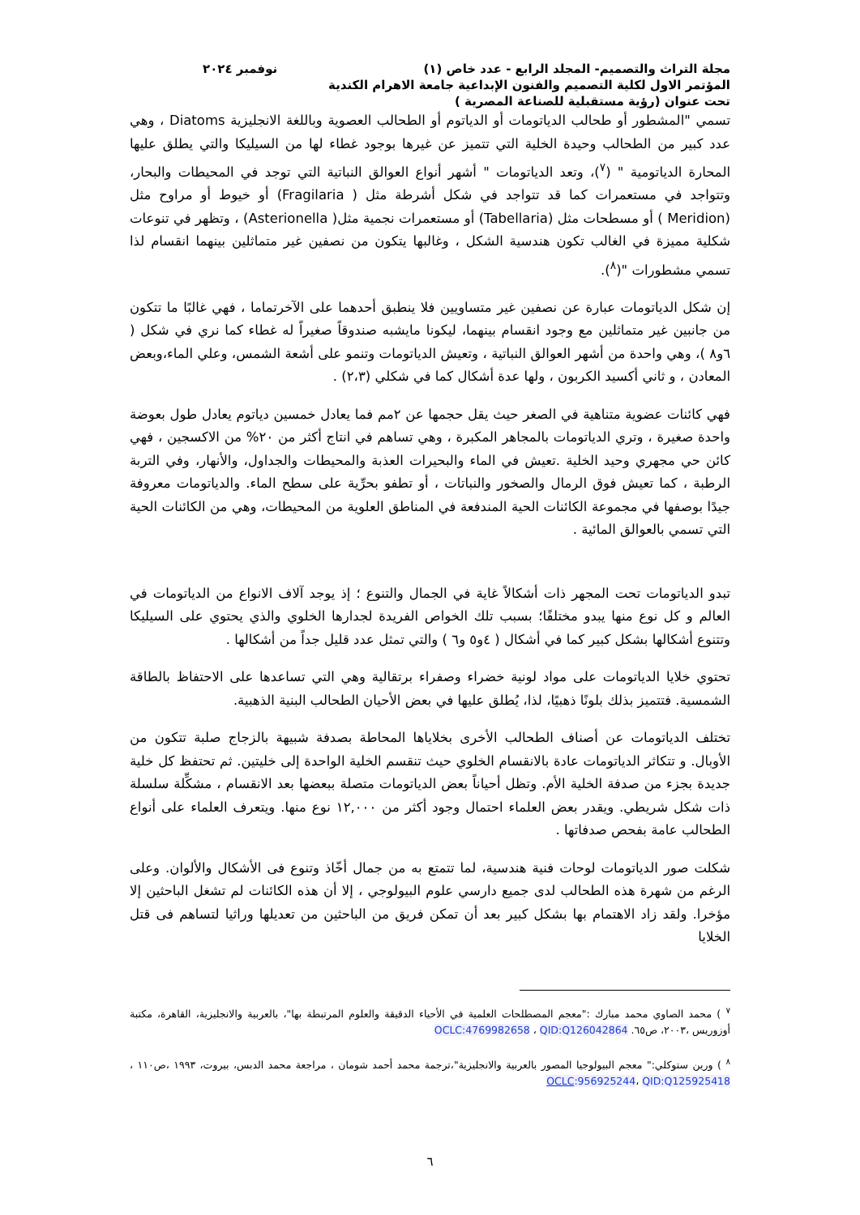مجلة التراث والتصميم- المجلد الرابع - عدد خاص (١) نوفمبر ٢٠٢٤
المؤتمر الاول لكلية التصميم والفنون الإبداعية جامعة الاهرام الكندية
تحت عنوان (رؤية مستقبلية للصناعة المصرية )
تسمي "المشطور أو طحالب الدياتومات أو الدياتوم أو الطحالب العصوية وباللغة الانجليزية Diatoms ، وهي عدد كبير من الطحالب وحيدة الخلية التي تتميز عن غيرها بوجود غطاء لها من السيليكا والتي يطلق عليها المحارة الدياتومية " (<sup>٧</sup>)، وتعد الدياتومات " أشهر أنواع العوالق النباتية التي توجد في المحيطات والبحار، وتتواجد في مستعمرات كما قد تتواجد في شكل أشرطة مثل ( Fragilaria) أو خيوط أو مراوح مثل (Meridion ) أو مسطحات مثل (Tabellaria) أو مستعمرات نجمية مثل( Asterionella) ، وتظهر في تنوعات شكلية مميزة في الغالب تكون هندسية الشكل ، وغالبها يتكون من نصفين غير متماثلين بينهما انقسام لذا تسمي مشطورات "(<sup>٨</sup>).
إن شكل الدياتومات عبارة عن نصفين غير متساويين فلا ينطبق أحدهما على الآخرتماما ، فهي غالبًا ما تتكون من جانبين غير متماثلين مع وجود انقسام بينهما، ليكونا مايشبه صندوقاً صغيراً له غطاء كما نري في شكل ( ٦و٨ )، وهي واحدة من أشهر العوالق النباتية ، وتعيش الدياتومات وتنمو على أشعة الشمس، وعلي الماء،وبعض المعادن ، و ثاني أكسيد الكربون ، ولها عدة أشكال كما في شكلي (٢،٣) .
فهي كائنات عضوية متناهية في الصغر حيث يقل حجمها عن ٢مم فما يعادل خمسين دياتوم يعادل طول بعوضة واحدة صغيرة ، وتري الدياتومات بالمجاهر المكبرة ، وهي تساهم في انتاج أكثر من ٢٠% من الاكسجين ، فهي كائن حي مجهري وحيد الخلية .تعيش في الماء والبحيرات العذبة والمحيطات والجداول، والأنهار، وفي التربة الرطبة ، كما تعيش فوق الرمال والصخور والنباتات ، أو تطفو بحرِّية على سطح الماء. والدياتومات معروفة جيدًا بوصفها في مجموعة الكائنات الحية المندفعة في المناطق العلوية من المحيطات، وهي من الكائنات الحية التي تسمي بالعوالق المائية .
تبدو الدياتومات تحت المجهر ذات أشكالاً غاية في الجمال والتنوع ؛ إذ يوجد آلاف الانواع من الدياتومات في العالم و كل نوع منها يبدو مختلفًا؛ بسبب تلك الخواص الفريدة لجدارها الخلوي والذي يحتوي على السيليكا وتتنوع أشكالها بشكل كبير كما في أشكال ( ٤و٥ و٦ ) والتي تمثل عدد قليل جداً من أشكالها .
تحتوي خلايا الدياتومات على مواد لونية خضراء وصفراء برتقالية وهي التي تساعدها على الاحتفاظ بالطاقة الشمسية. فتتميز بذلك بلونًا ذهبيًا، لذا، يُطلق عليها في بعض الأحيان الطحالب البنية الذهبية.
تختلف الدياتومات عن أصناف الطحالب الأخرى بخلاياها المحاطة بصدفة شبيهة بالزجاج صلبة تتكون من الأوبال. و تتكاثر الدياتومات عادة بالانقسام الخلوي حيث تنقسم الخلية الواحدة إلى خليتين. ثم تحتفظ كل خلية جديدة بجزء من صدفة الخلية الأم. وتظل أحياناً بعض الدياتومات متصلة ببعضها بعد الانقسام ، مشكِّلة سلسلة ذات شكل شريطي. ويقدر بعض العلماء احتمال وجود أكثر من ١٢,٠٠٠ نوع منها. ويتعرف العلماء على أنواع الطحالب عامة بفحص صدفاتها .
شكلت صور الدياتومات لوحات فنية هندسية، لما تتمتع به من جمال أخّاذ وتنوع فى الأشكال والألوان. وعلى الرغم من شهرة هذه الطحالب لدى جميع دارسي علوم البيولوجي ، إلا أن هذه الكائنات لم تشغل الباحثين إلا مؤخرا. ولقد زاد الاهتمام بها بشكل كبير بعد أن تمكن فريق من الباحثين من تعديلها وراثيا لتساهم فى قتل الخلايا
<sup>٧</sup> ) محمد الصاوي محمد مبارك :"معجم المصطلحات العلمية في الأحياء الدقيقة والعلوم المرتبطة بها"، بالعربية والانجليزية، القاهرة، مكتبة أوزوريس ،٢٠٠٣، ص٦٥. OCLC:4769982658 ، QID:Q126042864
<sup>٨</sup> ) ورين ستوكلي:" معجم البيولوجيا المصور بالعربية والانجليزية"،ترجمة محمد أحمد شومان ، مراجعة محمد الدبس، بيروت، ١٩٩٣ ،ص١١٠ ، OCLC:956925244، QID:Q125925418
٦